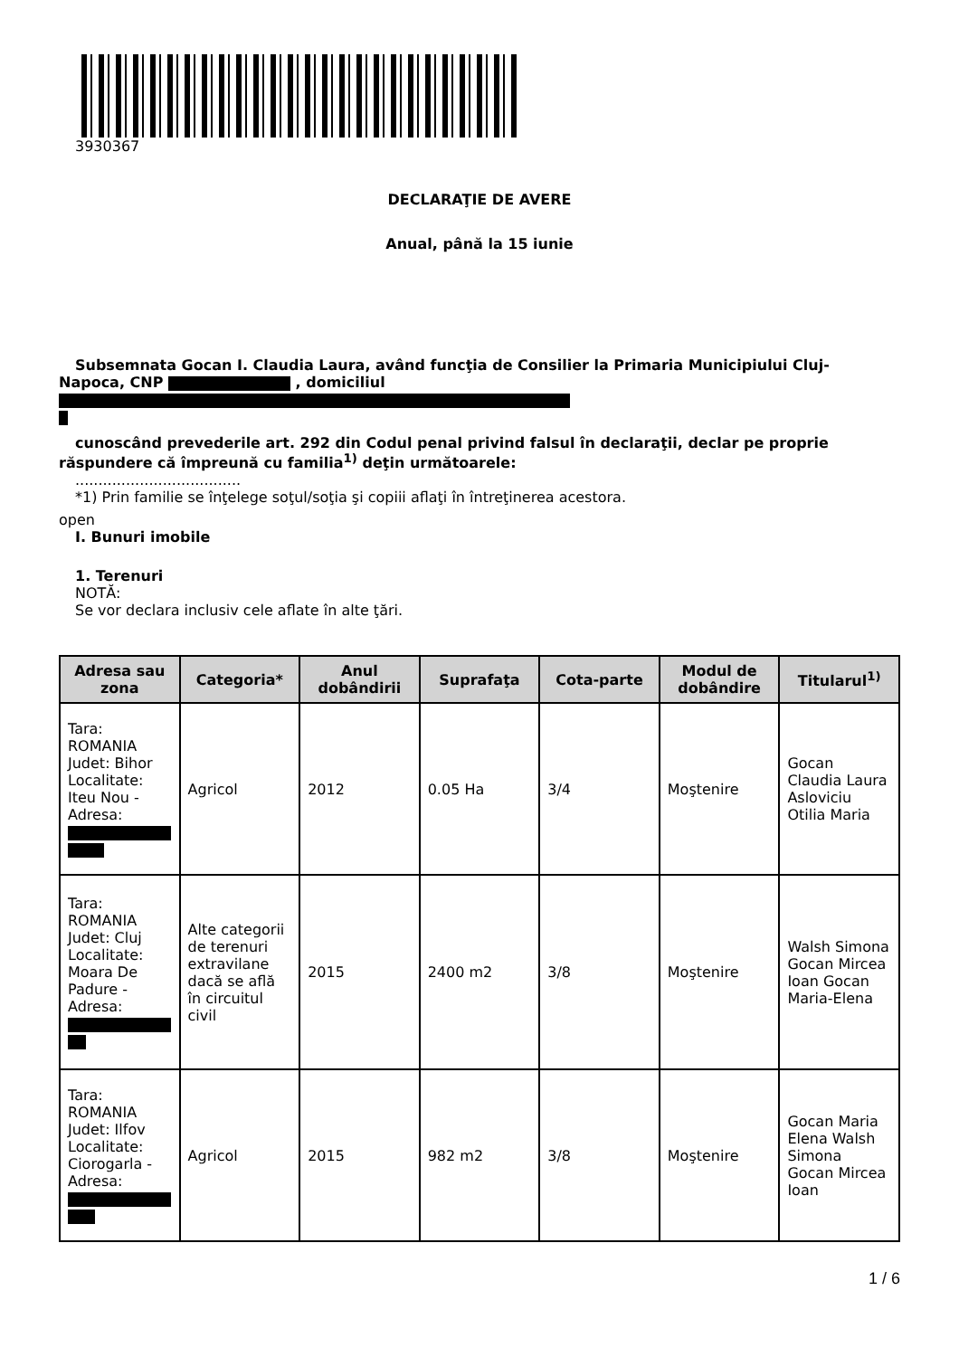3930367
DECLARAŢIE DE AVERE
Anual, până la 15 iunie
Subsemnata Gocan I. Claudia Laura, având funcţia de Consilier la Primaria Municipiului Cluj-
Napoca, CNP , domiciliul
cunoscând prevederile art. 292 din Codul penal privind falsul în declaraţii, declar pe proprie
răspundere că împreună cu familia<sup>1)</sup> deţin următoarele:
....................................
*1) Prin familie se înţelege soţul/soţia şi copiii aflaţi în întreţinerea acestora.
open
I. Bunuri imobile
1. Terenuri
NOTĂ:
Se vor declara inclusiv cele aflate în alte ţări.
| Adresa sau zona | Categoria* | Anul dobândirii | Suprafaţa | Cota-parte | Modul de dobândire | Titularul<sup>1)</sup> |
| --- | --- | --- | --- | --- | --- | --- |
| Tara: ROMANIA Judet: Bihor Localitate: Iteu Nou - Adresa: | Agricol | 2012 | 0.05 Ha | 3/4 | Moştenire | Gocan Claudia Laura Asloviciu Otilia Maria |
| Tara: ROMANIA Judet: Cluj Localitate: Moara De Padure - Adresa: | Alte categorii de terenuri extravilane dacă se află în circuitul civil | 2015 | 2400 m2 | 3/8 | Moştenire | Walsh Simona Gocan Mircea Ioan Gocan Maria-Elena |
| Tara: ROMANIA Judet: Ilfov Localitate: Ciorogarla - Adresa: | Agricol | 2015 | 982 m2 | 3/8 | Moştenire | Gocan Maria Elena Walsh Simona Gocan Mircea Ioan |
1 / 6